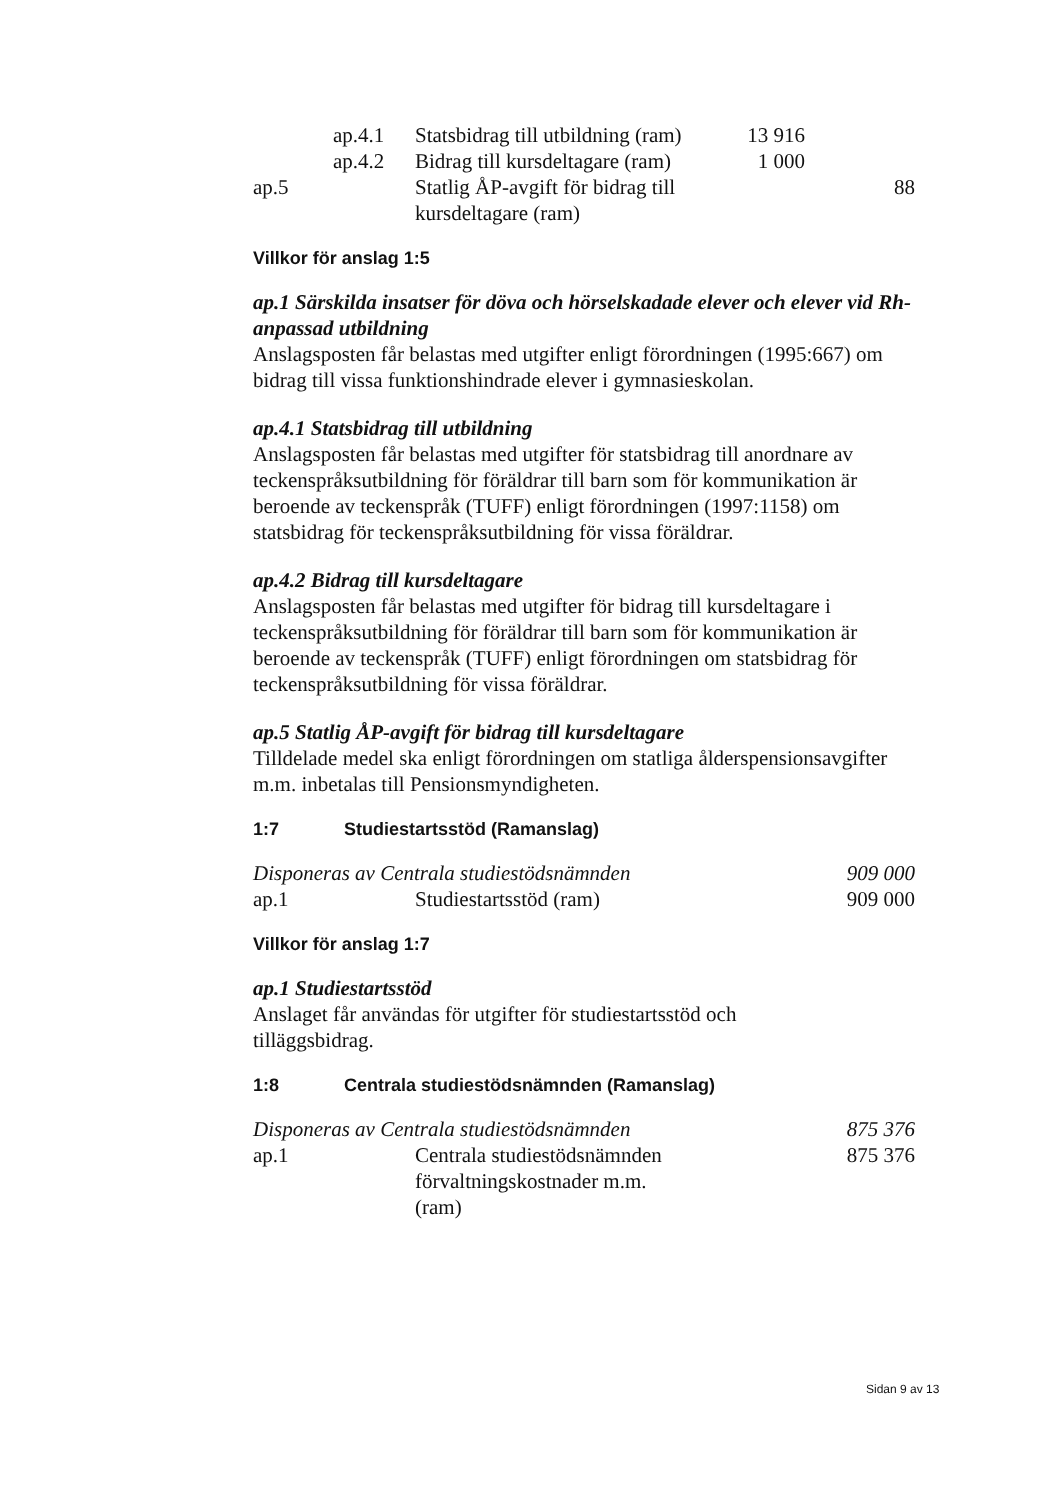| | ap.4.1 | Statsbidrag till utbildning (ram) | 13 916 | |
| | ap.4.2 | Bidrag till kursdeltagare (ram) | 1 000 | |
| ap.5 | | Statlig ÅP-avgift för bidrag till kursdeltagare (ram) | | 88 |
Villkor för anslag 1:5
ap.1 Särskilda insatser för döva och hörselskadade elever och elever vid Rh-anpassad utbildning
Anslagsposten får belastas med utgifter enligt förordningen (1995:667) om bidrag till vissa funktionshindrade elever i gymnasieskolan.
ap.4.1 Statsbidrag till utbildning
Anslagsposten får belastas med utgifter för statsbidrag till anordnare av teckenspråksutbildning för föräldrar till barn som för kommunikation är beroende av teckenspråk (TUFF) enligt förordningen (1997:1158) om statsbidrag för teckenspråksutbildning för vissa föräldrar.
ap.4.2 Bidrag till kursdeltagare
Anslagsposten får belastas med utgifter för bidrag till kursdeltagare i teckenspråksutbildning för föräldrar till barn som för kommunikation är beroende av teckenspråk (TUFF) enligt förordningen om statsbidrag för teckenspråksutbildning för vissa föräldrar.
ap.5 Statlig ÅP-avgift för bidrag till kursdeltagare
Tilldelade medel ska enligt förordningen om statliga ålderspensionsavgifter m.m. inbetalas till Pensionsmyndigheten.
1:7 Studiestartsstöd (Ramanslag)
| Disponeras av Centrala studiestödsnämnden | | 909 000 |
| ap.1 | Studiestartsstöd (ram) | 909 000 |
Villkor för anslag 1:7
ap.1 Studiestartsstöd
Anslaget får användas för utgifter för studiestartsstöd och
tilläggsbidrag.
1:8 Centrala studiestödsnämnden (Ramanslag)
| Disponeras av Centrala studiestödsnämnden | | 875 376 |
| ap.1 | Centrala studiestödsnämnden förvaltningskostnader m.m. (ram) | 875 376 |
Sidan 9 av 13